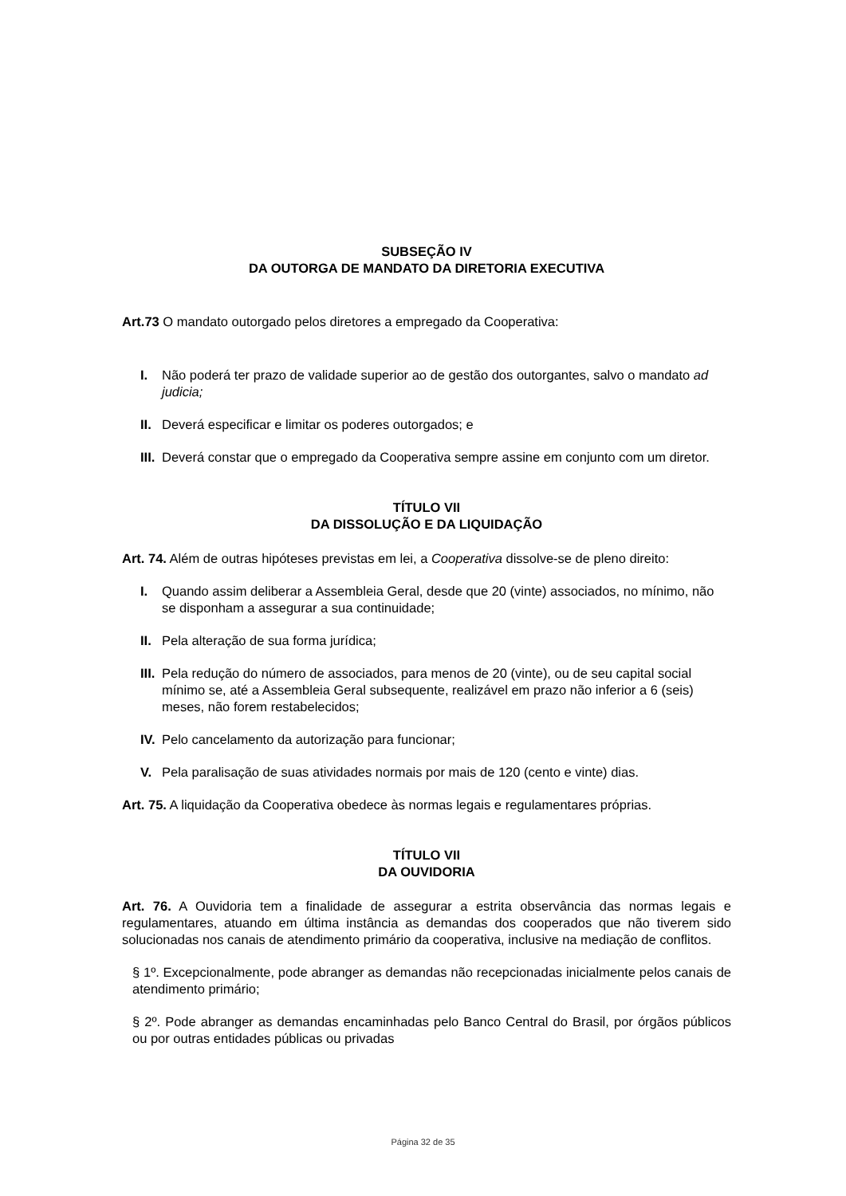SUBSEÇÃO IV
DA OUTORGA DE MANDATO DA DIRETORIA EXECUTIVA
Art.73 O mandato outorgado pelos diretores a empregado da Cooperativa:
I. Não poderá ter prazo de validade superior ao de gestão dos outorgantes, salvo o mandato ad judicia;
II. Deverá especificar e limitar os poderes outorgados; e
III. Deverá constar que o empregado da Cooperativa sempre assine em conjunto com um diretor.
TÍTULO VII
DA DISSOLUÇÃO E DA LIQUIDAÇÃO
Art. 74. Além de outras hipóteses previstas em lei, a Cooperativa dissolve-se de pleno direito:
I. Quando assim deliberar a Assembleia Geral, desde que 20 (vinte) associados, no mínimo, não se disponham a assegurar a sua continuidade;
II. Pela alteração de sua forma jurídica;
III. Pela redução do número de associados, para menos de 20 (vinte), ou de seu capital social mínimo se, até a Assembleia Geral subsequente, realizável em prazo não inferior a 6 (seis) meses, não forem restabelecidos;
IV. Pelo cancelamento da autorização para funcionar;
V. Pela paralisação de suas atividades normais por mais de 120 (cento e vinte) dias.
Art. 75. A liquidação da Cooperativa obedece às normas legais e regulamentares próprias.
TÍTULO VII
DA OUVIDORIA
Art. 76. A Ouvidoria tem a finalidade de assegurar a estrita observância das normas legais e regulamentares, atuando em última instância as demandas dos cooperados que não tiverem sido solucionadas nos canais de atendimento primário da cooperativa, inclusive na mediação de conflitos.
§ 1º. Excepcionalmente, pode abranger as demandas não recepcionadas inicialmente pelos canais de atendimento primário;
§ 2º. Pode abranger as demandas encaminhadas pelo Banco Central do Brasil, por órgãos públicos ou por outras entidades públicas ou privadas
Página 32 de 35